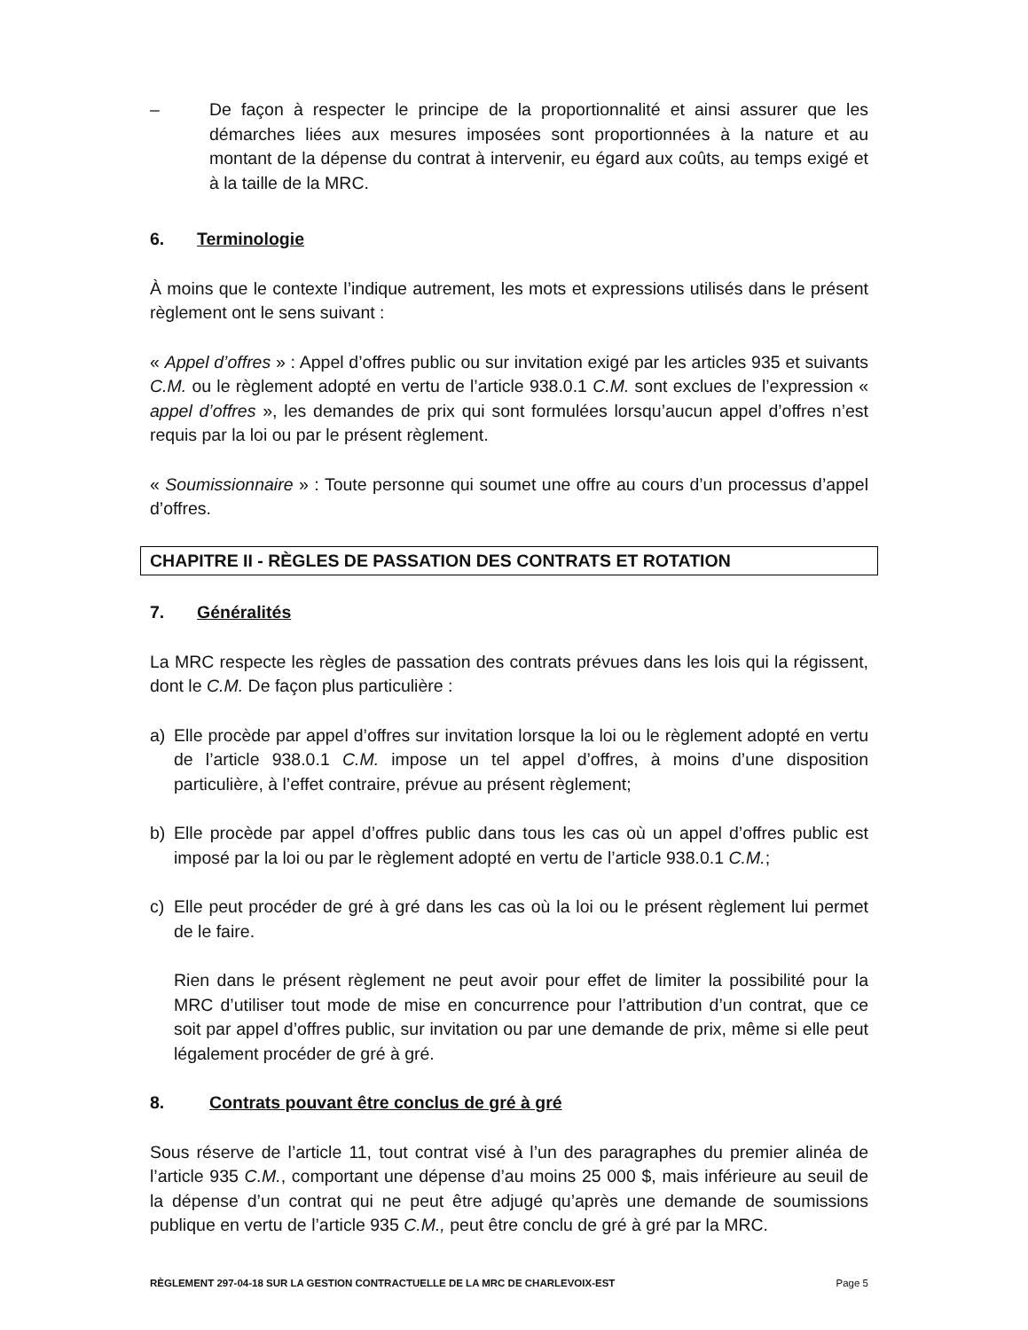– De façon à respecter le principe de la proportionnalité et ainsi assurer que les démarches liées aux mesures imposées sont proportionnées à la nature et au montant de la dépense du contrat à intervenir, eu égard aux coûts, au temps exigé et à la taille de la MRC.
6. Terminologie
À moins que le contexte l’indique autrement, les mots et expressions utilisés dans le présent règlement ont le sens suivant :
« Appel d’offres » : Appel d’offres public ou sur invitation exigé par les articles 935 et suivants C.M. ou le règlement adopté en vertu de l’article 938.0.1 C.M. sont exclues de l’expression « appel d’offres », les demandes de prix qui sont formulées lorsqu’aucun appel d’offres n’est requis par la loi ou par le présent règlement.
« Soumissionnaire » : Toute personne qui soumet une offre au cours d’un processus d’appel d’offres.
CHAPITRE II - RÈGLES DE PASSATION DES CONTRATS ET ROTATION
7. Généralités
La MRC respecte les règles de passation des contrats prévues dans les lois qui la régissent, dont le C.M. De façon plus particulière :
a) Elle procède par appel d’offres sur invitation lorsque la loi ou le règlement adopté en vertu de l’article 938.0.1 C.M. impose un tel appel d’offres, à moins d’une disposition particulière, à l’effet contraire, prévue au présent règlement;
b) Elle procède par appel d’offres public dans tous les cas où un appel d’offres public est imposé par la loi ou par le règlement adopté en vertu de l’article 938.0.1 C.M.;
c) Elle peut procéder de gré à gré dans les cas où la loi ou le présent règlement lui permet de le faire.
Rien dans le présent règlement ne peut avoir pour effet de limiter la possibilité pour la MRC d’utiliser tout mode de mise en concurrence pour l’attribution d’un contrat, que ce soit par appel d’offres public, sur invitation ou par une demande de prix, même si elle peut légalement procéder de gré à gré.
8. Contrats pouvant être conclus de gré à gré
Sous réserve de l’article 11, tout contrat visé à l’un des paragraphes du premier alinéa de l’article 935 C.M., comportant une dépense d’au moins 25 000 $, mais inférieure au seuil de la dépense d’un contrat qui ne peut être adjugé qu’après une demande de soumissions publique en vertu de l’article 935 C.M., peut être conclu de gré à gré par la MRC.
RÈGLEMENT 297-04-18 SUR LA GESTION CONTRACTUELLE DE LA MRC DE CHARLEVOIX-EST Page 5